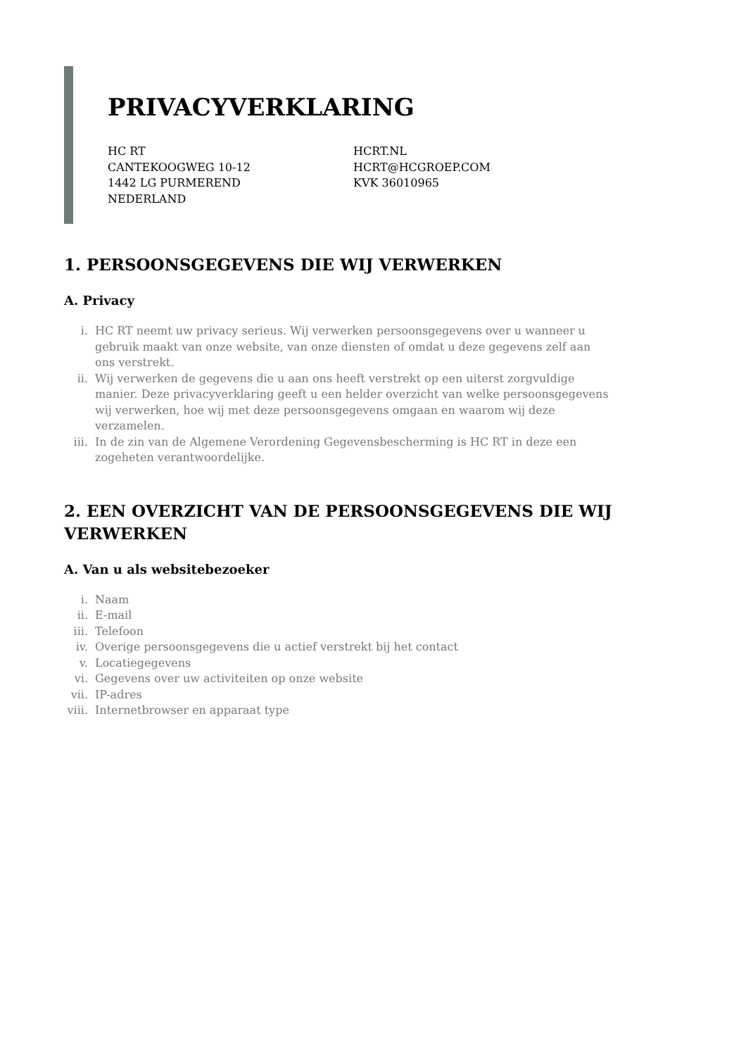PRIVACYVERKLARING
HC RT
CANTEKOOGWEG 10-12
1442 LG PURMEREND
NEDERLAND
HCRT.NL
HCRT@HCGROEP.COM
KVK 36010965
1. PERSOONSGEGEVENS DIE WIJ VERWERKEN
A. Privacy
i. HC RT neemt uw privacy serieus. Wij verwerken persoonsgegevens over u wanneer u gebruik maakt van onze website, van onze diensten of omdat u deze gegevens zelf aan ons verstrekt.
ii. Wij verwerken de gegevens die u aan ons heeft verstrekt op een uiterst zorgvuldige manier. Deze privacyverklaring geeft u een helder overzicht van welke persoonsgegevens wij verwerken, hoe wij met deze persoonsgegevens omgaan en waarom wij deze verzamelen.
iii. In de zin van de Algemene Verordening Gegevensbescherming is HC RT in deze een zogeheten verantwoordelijke.
2. EEN OVERZICHT VAN DE PERSOONSGEGEVENS DIE WIJ VERWERKEN
A. Van u als websitebezoeker
i. Naam
ii. E-mail
iii. Telefoon
iv. Overige persoonsgegevens die u actief verstrekt bij het contact
v. Locatiegegevens
vi. Gegevens over uw activiteiten op onze website
vii. IP-adres
viii. Internetbrowser en apparaat type